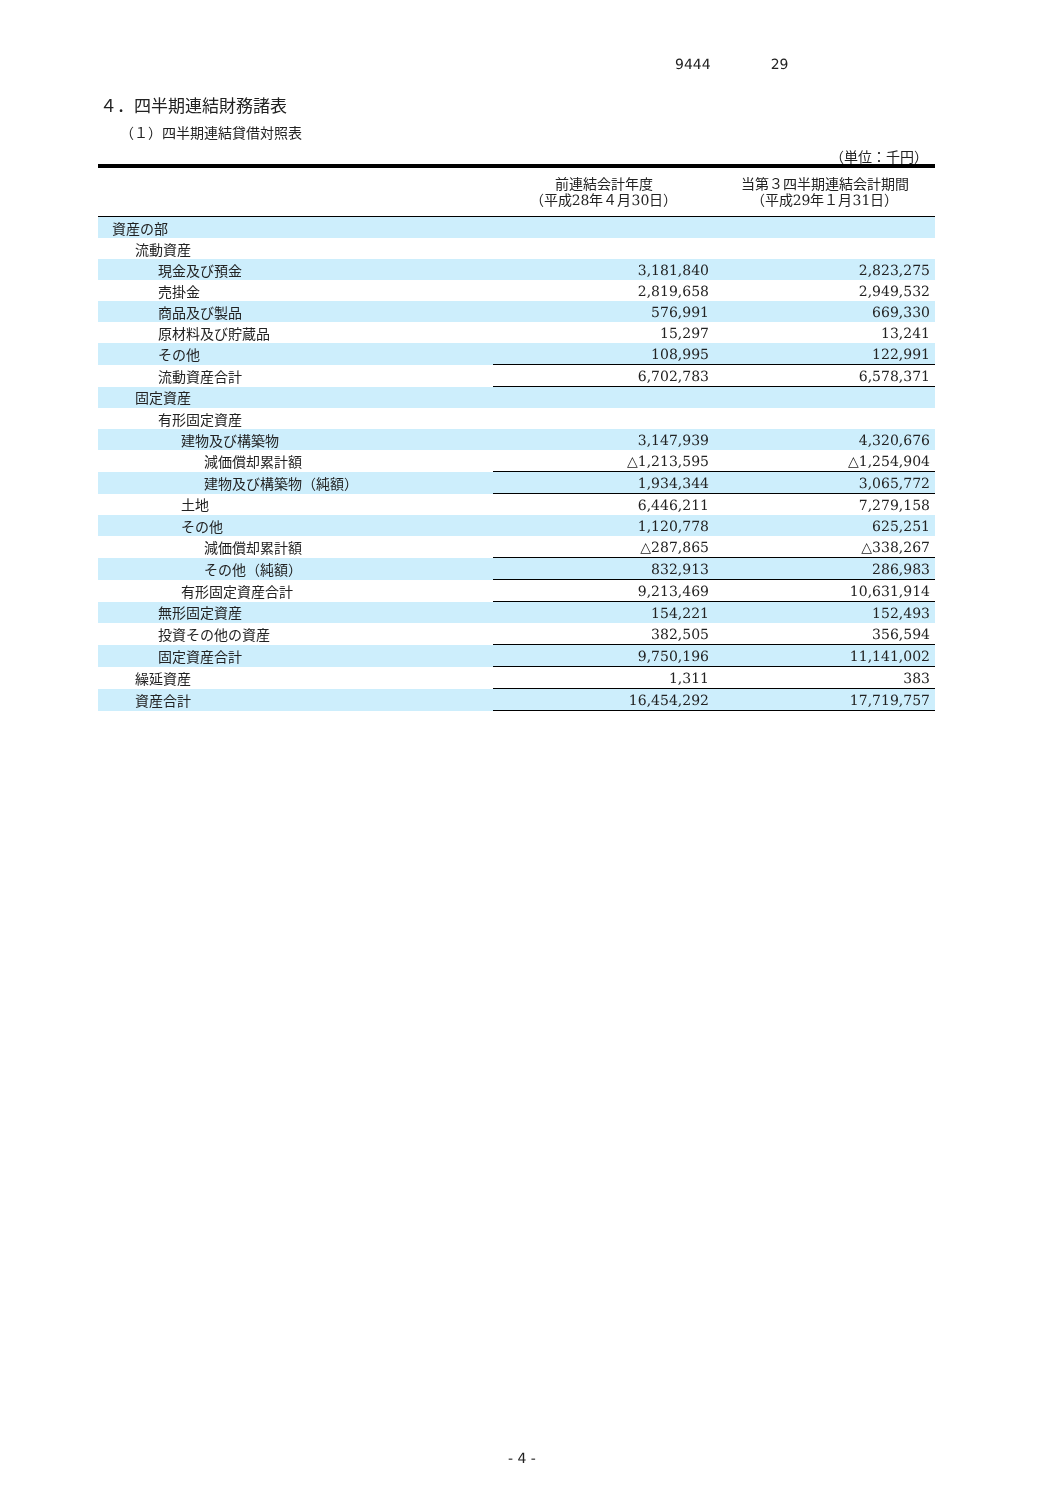9444 29
４．四半期連結財務諸表
（１）四半期連結貸借対照表
（単位：千円）
| | 前連結会計年度 （平成28年４月30日） | 当第３四半期連結会計期間 （平成29年１月31日） |
| --- | --- | --- |
| 資産の部 | | |
| 流動資産 | | |
| 現金及び預金 | 3,181,840 | 2,823,275 |
| 売掛金 | 2,819,658 | 2,949,532 |
| 商品及び製品 | 576,991 | 669,330 |
| 原材料及び貯蔵品 | 15,297 | 13,241 |
| その他 | 108,995 | 122,991 |
| 流動資産合計 | 6,702,783 | 6,578,371 |
| 固定資産 | | |
| 有形固定資産 | | |
| 建物及び構築物 | 3,147,939 | 4,320,676 |
| 減価償却累計額 | △1,213,595 | △1,254,904 |
| 建物及び構築物（純額） | 1,934,344 | 3,065,772 |
| 土地 | 6,446,211 | 7,279,158 |
| その他 | 1,120,778 | 625,251 |
| 減価償却累計額 | △287,865 | △338,267 |
| その他（純額） | 832,913 | 286,983 |
| 有形固定資産合計 | 9,213,469 | 10,631,914 |
| 無形固定資産 | 154,221 | 152,493 |
| 投資その他の資産 | 382,505 | 356,594 |
| 固定資産合計 | 9,750,196 | 11,141,002 |
| 繰延資産 | 1,311 | 383 |
| 資産合計 | 16,454,292 | 17,719,757 |
- 4 -